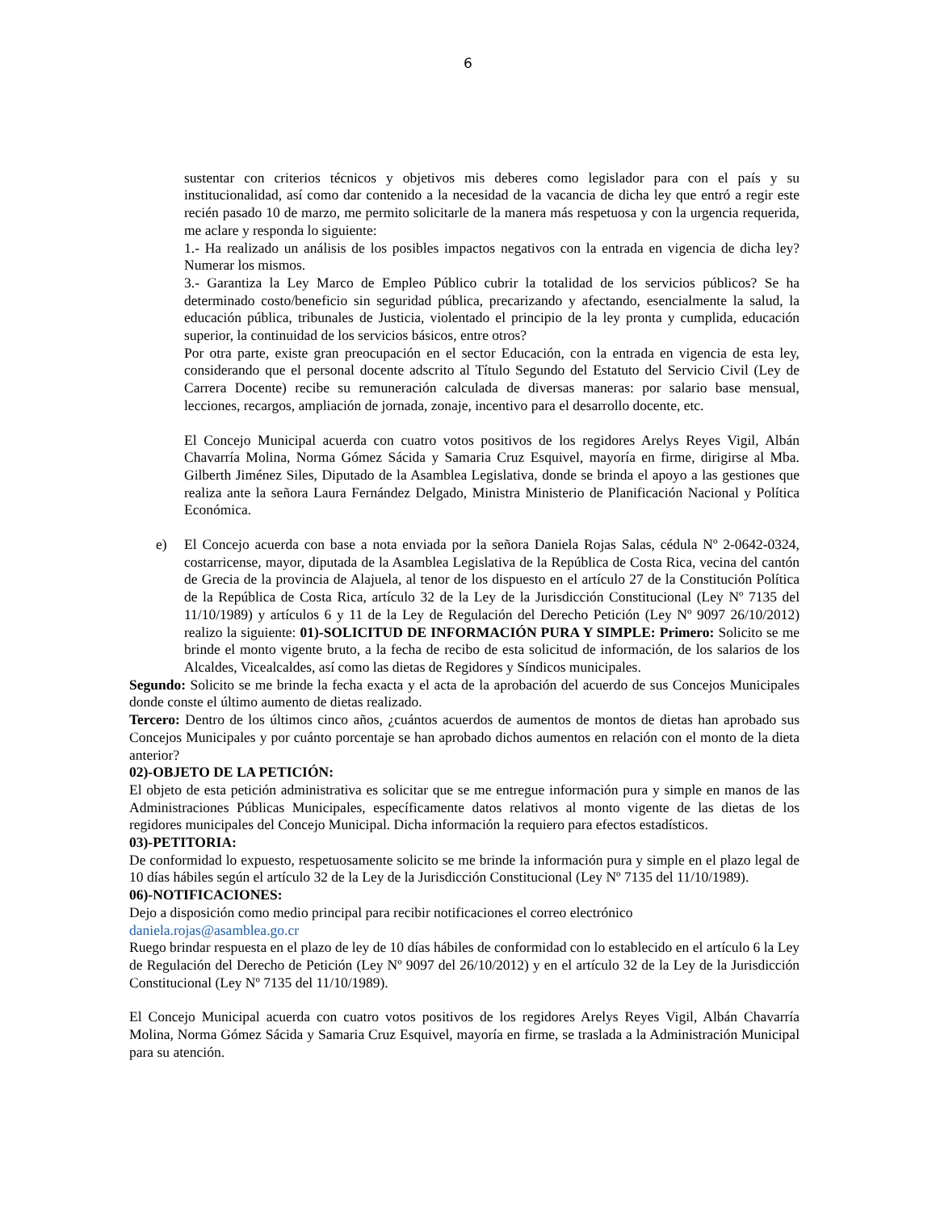6
sustentar con criterios técnicos y objetivos mis deberes como legislador para con el país y su institucionalidad, así como dar contenido a la necesidad de la vacancia de dicha ley que entró a regir este recién pasado 10 de marzo, me permito solicitarle de la manera más respetuosa y con la urgencia requerida, me aclare y responda lo siguiente:
1.- Ha realizado un análisis de los posibles impactos negativos con la entrada en vigencia de dicha ley? Numerar los mismos.
3.- Garantiza la Ley Marco de Empleo Público cubrir la totalidad de los servicios públicos? Se ha determinado costo/beneficio sin seguridad pública, precarizando y afectando, esencialmente la salud, la educación pública, tribunales de Justicia, violentado el principio de la ley pronta y cumplida, educación superior, la continuidad de los servicios básicos, entre otros?
Por otra parte, existe gran preocupación en el sector Educación, con la entrada en vigencia de esta ley, considerando que el personal docente adscrito al Título Segundo del Estatuto del Servicio Civil (Ley de Carrera Docente) recibe su remuneración calculada de diversas maneras: por salario base mensual, lecciones, recargos, ampliación de jornada, zonaje, incentivo para el desarrollo docente, etc.
El Concejo Municipal acuerda con cuatro votos positivos de los regidores Arelys Reyes Vigil, Albán Chavarría Molina, Norma Gómez Sácida y Samaria Cruz Esquivel, mayoría en firme, dirigirse al Mba. Gilberth Jiménez Siles, Diputado de la Asamblea Legislativa, donde se brinda el apoyo a las gestiones que realiza ante la señora Laura Fernández Delgado, Ministra Ministerio de Planificación Nacional y Política Económica.
e) El Concejo acuerda con base a nota enviada por la señora Daniela Rojas Salas, cédula Nº 2-0642-0324, costarricense, mayor, diputada de la Asamblea Legislativa de la República de Costa Rica, vecina del cantón de Grecia de la provincia de Alajuela, al tenor de los dispuesto en el artículo 27 de la Constitución Política de la República de Costa Rica, artículo 32 de la Ley de la Jurisdicción Constitucional (Ley Nº 7135 del 11/10/1989) y artículos 6 y 11 de la Ley de Regulación del Derecho Petición (Ley Nº 9097 26/10/2012) realizo la siguiente: 01)-SOLICITUD DE INFORMACIÓN PURA Y SIMPLE: Primero: Solicito se me brinde el monto vigente bruto, a la fecha de recibo de esta solicitud de información, de los salarios de los Alcaldes, Vicealcaldes, así como las dietas de Regidores y Síndicos municipales.
Segundo: Solicito se me brinde la fecha exacta y el acta de la aprobación del acuerdo de sus Concejos Municipales donde conste el último aumento de dietas realizado.
Tercero: Dentro de los últimos cinco años, ¿cuántos acuerdos de aumentos de montos de dietas han aprobado sus Concejos Municipales y por cuánto porcentaje se han aprobado dichos aumentos en relación con el monto de la dieta anterior?
02)-OBJETO DE LA PETICIÓN:
El objeto de esta petición administrativa es solicitar que se me entregue información pura y simple en manos de las Administraciones Públicas Municipales, específicamente datos relativos al monto vigente de las dietas de los regidores municipales del Concejo Municipal. Dicha información la requiero para efectos estadísticos.
03)-PETITORIA:
De conformidad lo expuesto, respetuosamente solicito se me brinde la información pura y simple en el plazo legal de 10 días hábiles según el artículo 32 de la Ley de la Jurisdicción Constitucional (Ley Nº 7135 del 11/10/1989).
06)-NOTIFICACIONES:
Dejo a disposición como medio principal para recibir notificaciones el correo electrónico
daniela.rojas@asamblea.go.cr
Ruego brindar respuesta en el plazo de ley de 10 días hábiles de conformidad con lo establecido en el artículo 6 la Ley de Regulación del Derecho de Petición (Ley Nº 9097 del 26/10/2012) y en el artículo 32 de la Ley de la Jurisdicción Constitucional (Ley Nº 7135 del 11/10/1989).
El Concejo Municipal acuerda con cuatro votos positivos de los regidores Arelys Reyes Vigil, Albán Chavarría Molina, Norma Gómez Sácida y Samaria Cruz Esquivel, mayoría en firme, se traslada a la Administración Municipal para su atención.